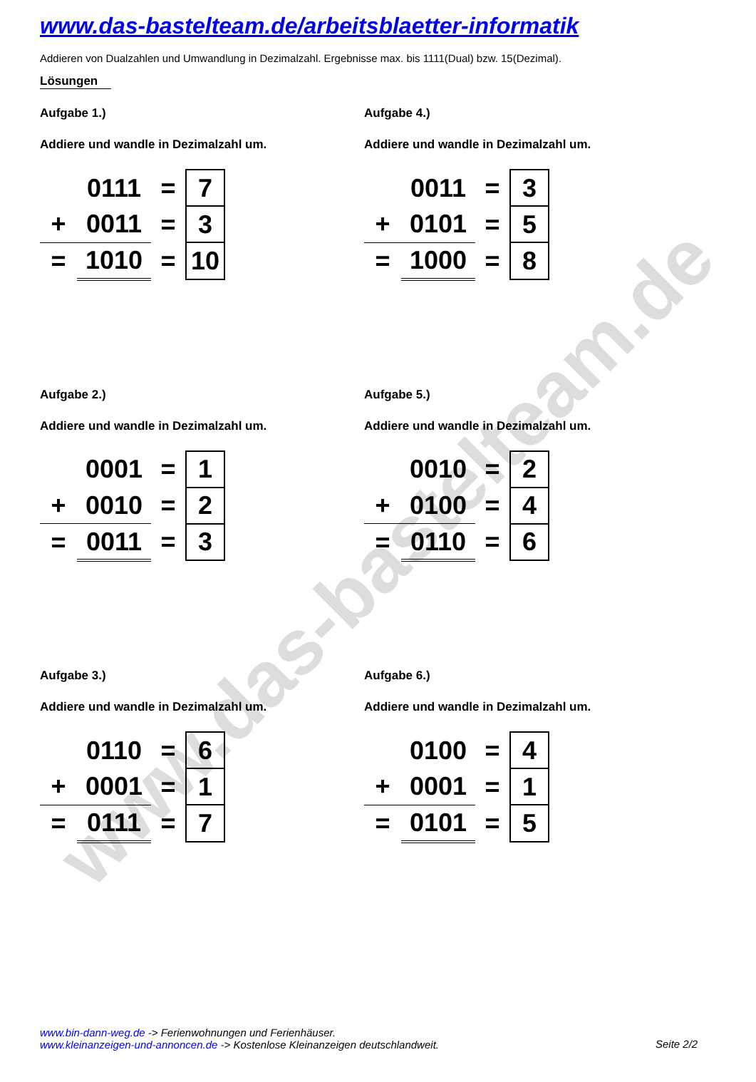www.das-bastelteam.de
www.das-bastelteam.de/arbeitsblaetter-informatik
Addieren von Dualzahlen und Umwandlung in Dezimalzahl. Ergebnisse max. bis 1111(Dual) bzw. 15(Dezimal).
Lösungen
Aufgabe 1.)
Addiere und wandle in Dezimalzahl um.
| | 0111 | = | 7 |
| + | 0011 | = | 3 |
| = | 1010 | = | 10 |
Aufgabe 4.)
Addiere und wandle in Dezimalzahl um.
| | 0011 | = | 3 |
| + | 0101 | = | 5 |
| = | 1000 | = | 8 |
Aufgabe 2.)
Addiere und wandle in Dezimalzahl um.
| | 0001 | = | 1 |
| + | 0010 | = | 2 |
| = | 0011 | = | 3 |
Aufgabe 5.)
Addiere und wandle in Dezimalzahl um.
| | 0010 | = | 2 |
| + | 0100 | = | 4 |
| = | 0110 | = | 6 |
Aufgabe 3.)
Addiere und wandle in Dezimalzahl um.
| | 0110 | = | 6 |
| + | 0001 | = | 1 |
| = | 0111 | = | 7 |
Aufgabe 6.)
Addiere und wandle in Dezimalzahl um.
| | 0100 | = | 4 |
| + | 0001 | = | 1 |
| = | 0101 | = | 5 |
www.bin-dann-weg.de -> Ferienwohnungen und Ferienhäuser.
www.kleinanzeigen-und-annoncen.de -> Kostenlose Kleinanzeigen deutschlandweit.
Seite 2/2